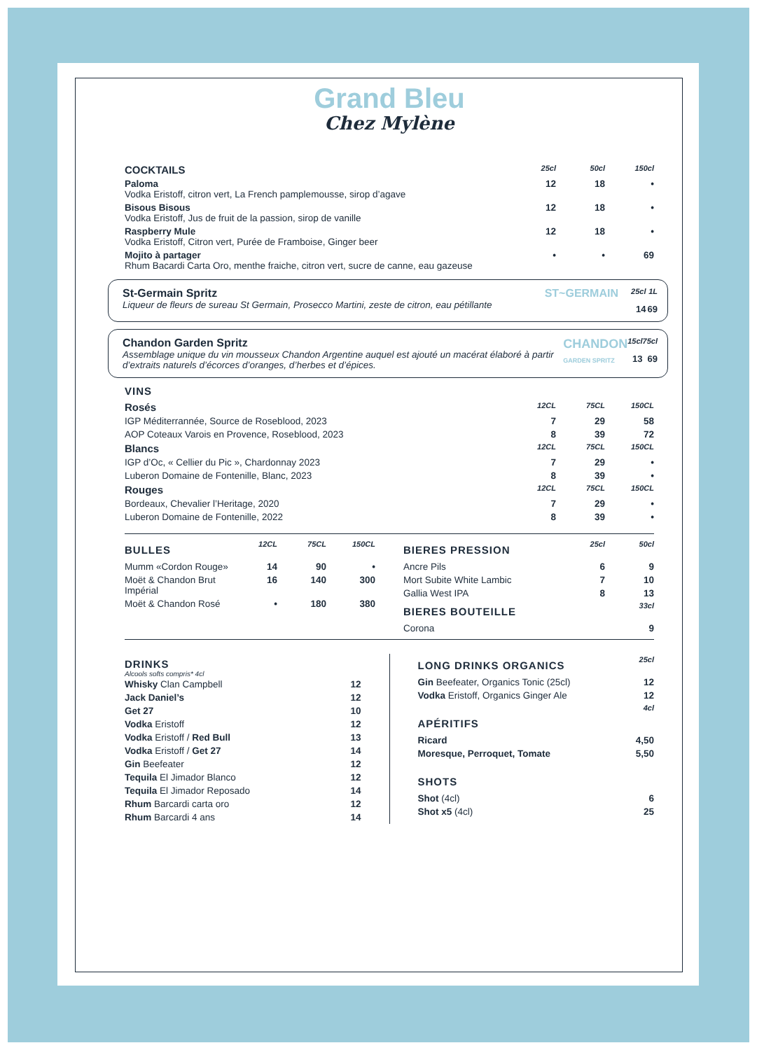Grand Bleu
Chez Mylène
| COCKTAILS | 25cl | 50cl | 150cl |
| --- | --- | --- | --- |
| Paloma Vodka Eristoff, citron vert, La French pamplemousse, sirop d’agave | 12 | 18 | • |
| Bisous Bisous Vodka Eristoff, Jus de fruit de la passion, sirop de vanille | 12 | 18 | • |
| Raspberry Mule Vodka Eristoff, Citron vert, Purée de Framboise, Ginger beer | 12 | 18 | • |
| Mojito à partager Rhum Bacardi Carta Oro, menthe fraiche, citron vert, sucre de canne, eau gazeuse | • | • | 69 |
| St-Germain Spritz Liqueur de fleurs de sureau St Germain, Prosecco Martini, zeste de citron, eau pétillante | ST~GERMAIN | 25cl 14 | 1L 69 |
| Chandon Garden Spritz Assemblage unique du vin mousseux Chandon Argentine auquel est ajouté un macérat élaboré à partir d’extraits naturels d’écorces d’oranges, d’herbes et d’épices. | CHANDON GARDEN SPRITZ | 15cl 13 | 75cl 69 |
VINS
| Rosés | 12CL | 75CL | 150CL |
| IGP Méditerrannée, Source de Roseblood, 2023 | 7 | 29 | 58 |
| AOP Coteaux Varois en Provence, Roseblood, 2023 | 8 | 39 | 72 |
| Blancs | 12CL | 75CL | 150CL |
| IGP d’Oc, « Cellier du Pic », Chardonnay 2023 | 7 | 29 | • |
| Luberon Domaine de Fontenille, Blanc, 2023 | 8 | 39 | • |
| Rouges | 12CL | 75CL | 150CL |
| Bordeaux, Chevalier l’Heritage, 2020 | 7 | 29 | • |
| Luberon Domaine de Fontenille, 2022 | 8 | 39 | • |
| BULLES | 12CL | 75CL | 150CL |
| Mumm «Cordon Rouge» | 14 | 90 | • |
| Moët & Chandon Brut Impérial | 16 | 140 | 300 |
| Moët & Chandon Rosé | • | 180 | 380 |
| BIERES PRESSION | 25cl | 50cl |
| Ancre Pils | 6 | 9 |
| Mort Subite White Lambic | 7 | 10 |
| Gallia West IPA | 8 | 13 |
| BIERES BOUTEILLE | | 33cl |
| Corona | | 9 |
DRINKS
Alcools softs compris* 4cl
| Whisky Clan Campbell | 12 |
| Jack Daniel’s | 12 |
| Get 27 | 10 |
| Vodka Eristoff | 12 |
| Vodka Eristoff / Red Bull | 13 |
| Vodka Eristoff / Get 27 | 14 |
| Gin Beefeater | 12 |
| Tequila El Jimador Blanco | 12 |
| Tequila El Jimador Reposado | 14 |
| Rhum Barcardi carta oro | 12 |
| Rhum Barcardi 4 ans | 14 |
| LONG DRINKS ORGANICS | 25cl |
| Gin Beefeater, Organics Tonic (25cl) | 12 |
| Vodka Eristoff, Organics Ginger Ale | 12 |
| APÉRITIFS | 4cl |
| Ricard | 4,50 |
| Moresque, Perroquet, Tomate | 5,50 |
| SHOTS | |
| Shot (4cl) | 6 |
| Shot x5 (4cl) | 25 |